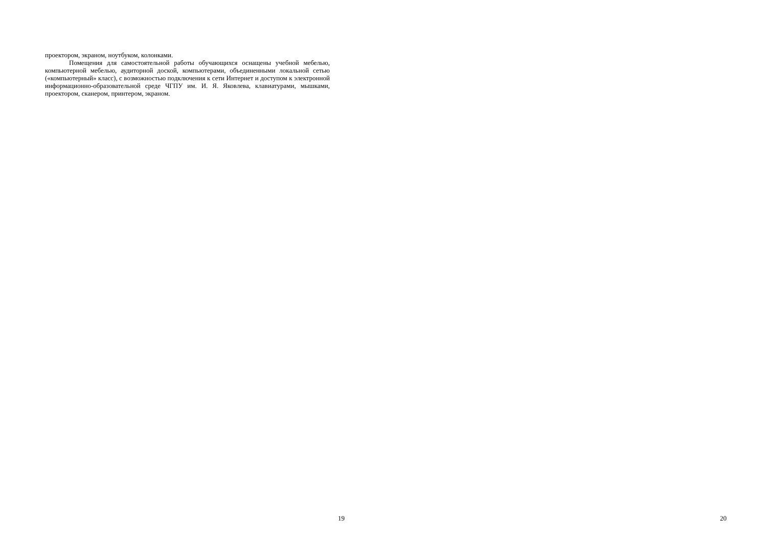проектором, экраном, ноутбуком, колонками.
Помещения для самостоятельной работы обучающихся оснащены учебной мебелью, компьютерной мебелью, аудиторной доской, компьютерами, объединенными локальной сетью («компьютерный» класс), с возможностью подключения к сети Интернет и доступом к электронной информационно-образовательной среде ЧГПУ им. И. Я. Яковлева, клавиатурами, мышками, проектором, сканером, принтером, экраном.
19 20